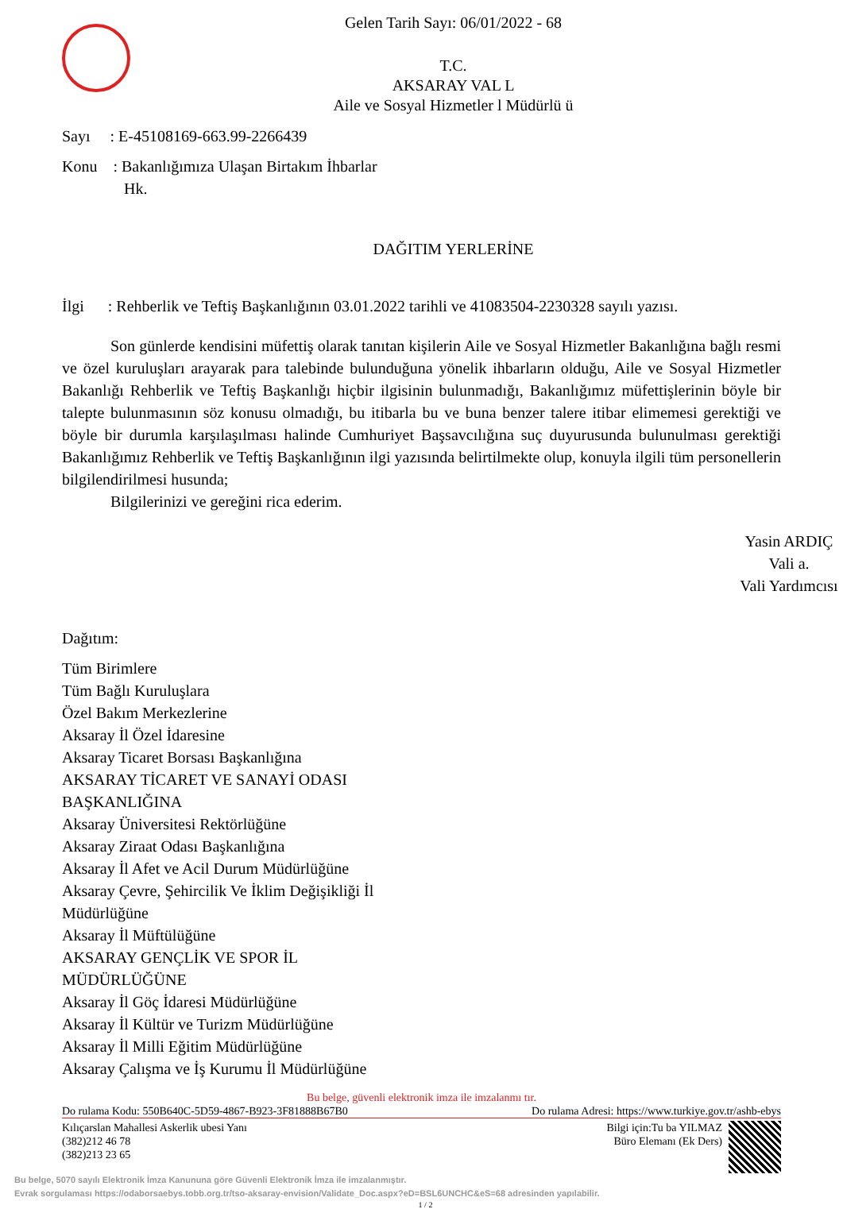Gelen Tarih Sayı: 06/01/2022 - 68
T.C.
AKSARAY VAL L
Aile ve Sosyal Hizmetler l Müdürlü ü
Sayı : E-45108169-663.99-2266439
Konu : Bakanlığımıza Ulaşan Birtakım İhbarlar
Hk.
DAĞITIM YERLERİNE
İlgi : Rehberlik ve Teftiş Başkanlığının 03.01.2022 tarihli ve 41083504-2230328 sayılı yazısı.
Son günlerde kendisini müfettiş olarak tanıtan kişilerin Aile ve Sosyal Hizmetler Bakanlığına bağlı resmi ve özel kuruluşları arayarak para talebinde bulunduğuna yönelik ihbarların olduğu, Aile ve Sosyal Hizmetler Bakanlığı Rehberlik ve Teftiş Başkanlığı hiçbir ilgisinin bulunmadığı, Bakanlığımız müfettişlerinin böyle bir talepte bulunmasının söz konusu olmadığı, bu itibarla bu ve buna benzer talere itibar elimemesi gerektiği ve böyle bir durumla karşılaşılması halinde Cumhuriyet Başsavcılığına suç duyurusunda bulunulması gerektiği Bakanlığımız Rehberlik ve Teftiş Başkanlığının ilgi yazısında belirtilmekte olup, konuyla ilgili tüm personellerin bilgilendirilmesi husunda;
Bilgilerinizi ve gereğini rica ederim.
Yasin ARDIÇ
Vali a.
Vali Yardımcısı
Dağıtım:
Tüm Birimlere
Tüm Bağlı Kuruluşlara
Özel Bakım Merkezlerine
Aksaray İl Özel İdaresine
Aksaray Ticaret Borsası Başkanlığına
AKSARAY TİCARET VE SANAYİ ODASI
BAŞKANLIĞINA
Aksaray Üniversitesi Rektörlüğüne
Aksaray Ziraat Odası Başkanlığına
Aksaray İl Afet ve Acil Durum Müdürlüğüne
Aksaray Çevre, Şehircilik Ve İklim Değişikliği İl
Müdürlüğüne
Aksaray İl Müftülüğüne
AKSARAY GENÇLİK VE SPOR İL
MÜDÜRLÜĞÜNE
Aksaray İl Göç İdaresi Müdürlüğüne
Aksaray İl Kültür ve Turizm Müdürlüğüne
Aksaray İl Milli Eğitim Müdürlüğüne
Aksaray Çalışma ve İş Kurumu İl Müdürlüğüne
Bu belge, güvenli elektronik imza ile imzalanmı tır.
Do rulama Kodu: 550B640C-5D59-4867-B923-3F81888B67B0 Do rulama Adresi: https://www.turkiye.gov.tr/ashb-ebys
Kılıçarslan Mahallesi Askerlik ubesi Yanı
(382)212 46 78
(382)213 23 65 Bilgi için:Tu ba YILMAZ
Büro Elemanı (Ek Ders)
Bu belge, 5070 sayılı Elektronik İmza Kanununa göre Güvenli Elektronik İmza ile imzalanmıştır.
Evrak sorgulaması https://odaborsaebys.tobb.org.tr/tso-aksaray-envision/Validate_Doc.aspx?eD=BSL6UNCHC&eS=68 adresinden yapılabilir.
1 / 2